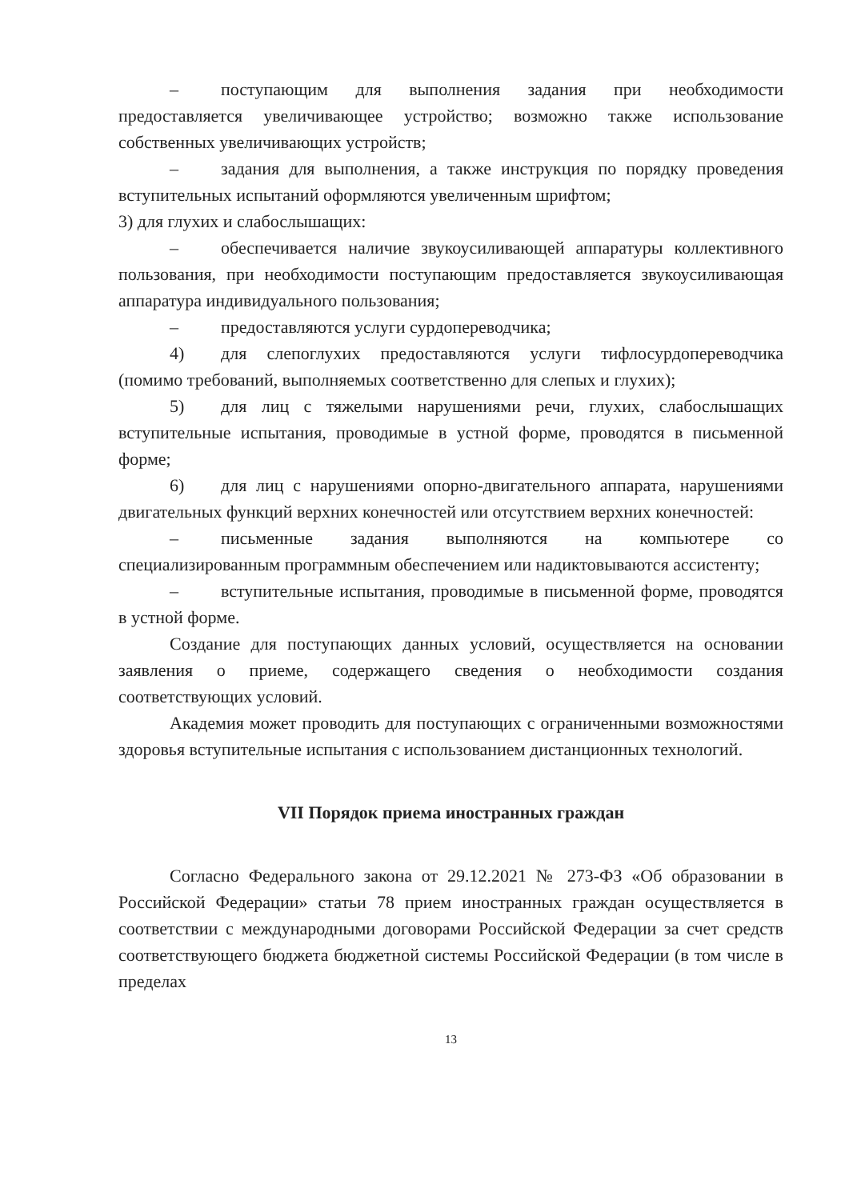– поступающим для выполнения задания при необходимости предоставляется увеличивающее устройство; возможно также использование собственных увеличивающих устройств;
– задания для выполнения, а также инструкция по порядку проведения вступительных испытаний оформляются увеличенным шрифтом;
3) для глухих и слабослышащих:
– обеспечивается наличие звукоусиливающей аппаратуры коллективного пользования, при необходимости поступающим предоставляется звукоусиливающая аппаратура индивидуального пользования;
– предоставляются услуги сурдопереводчика;
4) для слепоглухих предоставляются услуги тифлосурдопереводчика (помимо требований, выполняемых соответственно для слепых и глухих);
5) для лиц с тяжелыми нарушениями речи, глухих, слабослышащих вступительные испытания, проводимые в устной форме, проводятся в письменной форме;
6) для лиц с нарушениями опорно-двигательного аппарата, нарушениями двигательных функций верхних конечностей или отсутствием верхних конечностей:
– письменные задания выполняются на компьютере со специализированным программным обеспечением или надиктовываются ассистенту;
– вступительные испытания, проводимые в письменной форме, проводятся в устной форме.
Создание для поступающих данных условий, осуществляется на основании заявления о приеме, содержащего сведения о необходимости создания соответствующих условий.
Академия может проводить для поступающих с ограниченными возможностями здоровья вступительные испытания с использованием дистанционных технологий.
VII Порядок приема иностранных граждан
Согласно Федерального закона от 29.12.2021 № 273-ФЗ «Об образовании в Российской Федерации» статьи 78 прием иностранных граждан осуществляется в соответствии с международными договорами Российской Федерации за счет средств соответствующего бюджета бюджетной системы Российской Федерации (в том числе в пределах
13